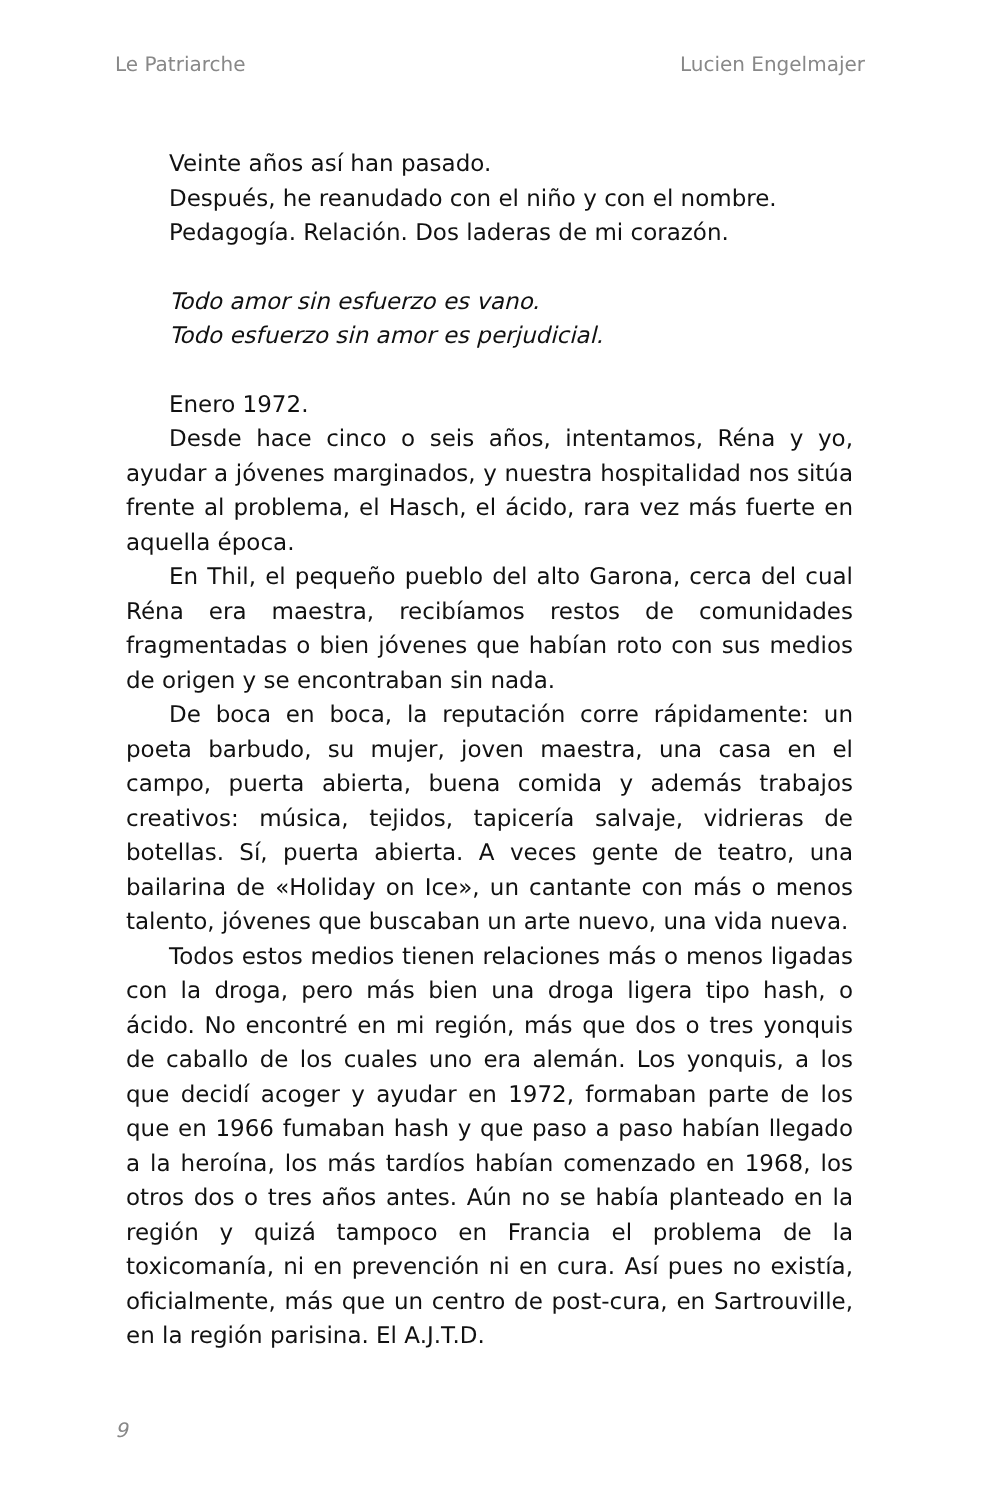Le Patriarche Lucien Engelmajer
Veinte años así han pasado.
Después, he reanudado con el niño y con el nombre.
Pedagogía. Relación. Dos laderas de mi corazón.
Todo amor sin esfuerzo es vano.
Todo esfuerzo sin amor es perjudicial.
Enero 1972.
Desde hace cinco o seis años, intentamos, Réna y yo, ayudar a jóvenes marginados, y nuestra hospitalidad nos sitúa frente al problema, el Hasch, el ácido, rara vez más fuerte en aquella época.
En Thil, el pequeño pueblo del alto Garona, cerca del cual Réna era maestra, recibíamos restos de comunidades fragmentadas o bien jóvenes que habían roto con sus medios de origen y se encontraban sin nada.
De boca en boca, la reputación corre rápidamente: un poeta barbudo, su mujer, joven maestra, una casa en el campo, puerta abierta, buena comida y además trabajos creativos: música, tejidos, tapicería salvaje, vidrieras de botellas. Sí, puerta abierta. A veces gente de teatro, una bailarina de «Holiday on Ice», un cantante con más o menos talento, jóvenes que buscaban un arte nuevo, una vida nueva.
Todos estos medios tienen relaciones más o menos ligadas con la droga, pero más bien una droga ligera tipo hash, o ácido. No encontré en mi región, más que dos o tres yonquis de caballo de los cuales uno era alemán. Los yonquis, a los que decidí acoger y ayudar en 1972, formaban parte de los que en 1966 fumaban hash y que paso a paso habían llegado a la heroína, los más tardíos habían comenzado en 1968, los otros dos o tres años antes. Aún no se había planteado en la región y quizá tampoco en Francia el problema de la toxicomanía, ni en prevención ni en cura. Así pues no existía, oficialmente, más que un centro de post-cura, en Sartrouville, en la región parisina. El A.J.T.D.
9